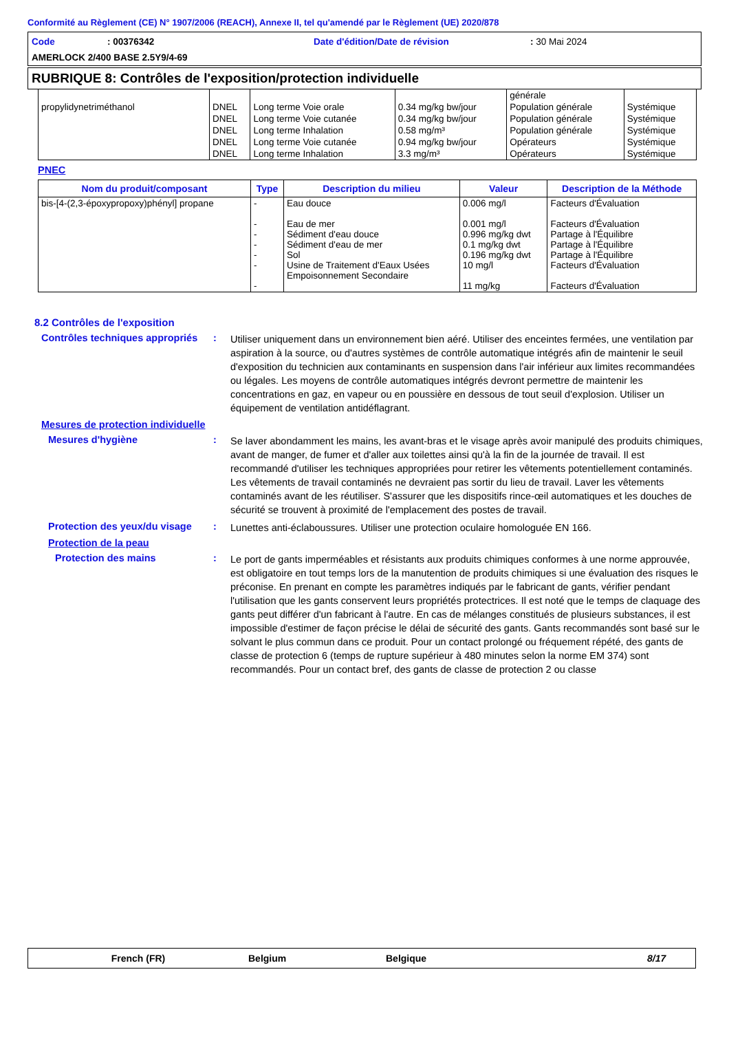Conformité au Règlement (CE) N° 1907/2006 (REACH), Annexe II, tel qu'amendé par le Règlement (UE) 2020/878
Code: 00376342 Date d'édition/Date de révision: 30 Mai 2024
AMERLOCK 2/400 BASE 2.5Y9/4-69
RUBRIQUE 8: Contrôles de l'exposition/protection individuelle
| | | | | générale | |
| propylidynetriméthanol | DNEL | Long terme Voie orale | 0.34 mg/kg bw/jour | Population générale | Systémique |
| | DNEL | Long terme Voie cutanée | 0.34 mg/kg bw/jour | Population générale | Systémique |
| | DNEL | Long terme Inhalation | 0.58 mg/m³ | Population générale | Systémique |
| | DNEL | Long terme Voie cutanée | 0.94 mg/kg bw/jour | Opérateurs | Systémique |
| | DNEL | Long terme Inhalation | 3.3 mg/m³ | Opérateurs | Systémique |
PNEC
| Nom du produit/composant | Type | Description du milieu | Valeur | Description de la Méthode |
| --- | --- | --- | --- | --- |
| bis-[4-(2,3-époxypropoxy)phényl] propane | - - - - - - - | Eau douce Eau de mer Sédiment d'eau douce Sédiment d'eau de mer Sol Usine de Traitement d'Eaux Usées Empoisonnement Secondaire | 0.006 mg/l 0.001 mg/l 0.996 mg/kg dwt 0.1 mg/kg dwt 0.196 mg/kg dwt 10 mg/l 11 mg/kg | Facteurs d'Évaluation Facteurs d'Évaluation Partage à l'Équilibre Partage à l'Équilibre Partage à l'Équilibre Facteurs d'Évaluation Facteurs d'Évaluation |
8.2 Contrôles de l'exposition
Contrôles techniques appropriés
:
Utiliser uniquement dans un environnement bien aéré. Utiliser des enceintes fermées, une ventilation par aspiration à la source, ou d'autres systèmes de contrôle automatique intégrés afin de maintenir le seuil d'exposition du technicien aux contaminants en suspension dans l'air inférieur aux limites recommandées ou légales. Les moyens de contrôle automatiques intégrés devront permettre de maintenir les concentrations en gaz, en vapeur ou en poussière en dessous de tout seuil d'explosion. Utiliser un équipement de ventilation antidéflagrant.
Mesures de protection individuelle
Mesures d'hygiène :
Se laver abondamment les mains, les avant-bras et le visage après avoir manipulé des produits chimiques, avant de manger, de fumer et d'aller aux toilettes ainsi qu'à la fin de la journée de travail. Il est recommandé d'utiliser les techniques appropriées pour retirer les vêtements potentiellement contaminés. Les vêtements de travail contaminés ne devraient pas sortir du lieu de travail. Laver les vêtements contaminés avant de les réutiliser. S'assurer que les dispositifs rince-œil automatiques et les douches de sécurité se trouvent à proximité de l'emplacement des postes de travail.
Protection des yeux/du visage
:
Lunettes anti-éclaboussures. Utiliser une protection oculaire homologuée EN 166.
Protection de la peau
Protection des mains :
Le port de gants imperméables et résistants aux produits chimiques conformes à une norme approuvée, est obligatoire en tout temps lors de la manutention de produits chimiques si une évaluation des risques le préconise. En prenant en compte les paramètres indiqués par le fabricant de gants, vérifier pendant l'utilisation que les gants conservent leurs propriétés protectrices. Il est noté que le temps de claquage des gants peut différer d'un fabricant à l'autre. En cas de mélanges constitués de plusieurs substances, il est impossible d'estimer de façon précise le délai de sécurité des gants. Gants recommandés sont basé sur le solvant le plus commun dans ce produit. Pour un contact prolongé ou fréquement répété, des gants de classe de protection 6 (temps de rupture supérieur à 480 minutes selon la norme EM 374) sont recommandés. Pour un contact bref, des gants de classe de protection 2 ou classe
French (FR) Belgium Belgique 8/17